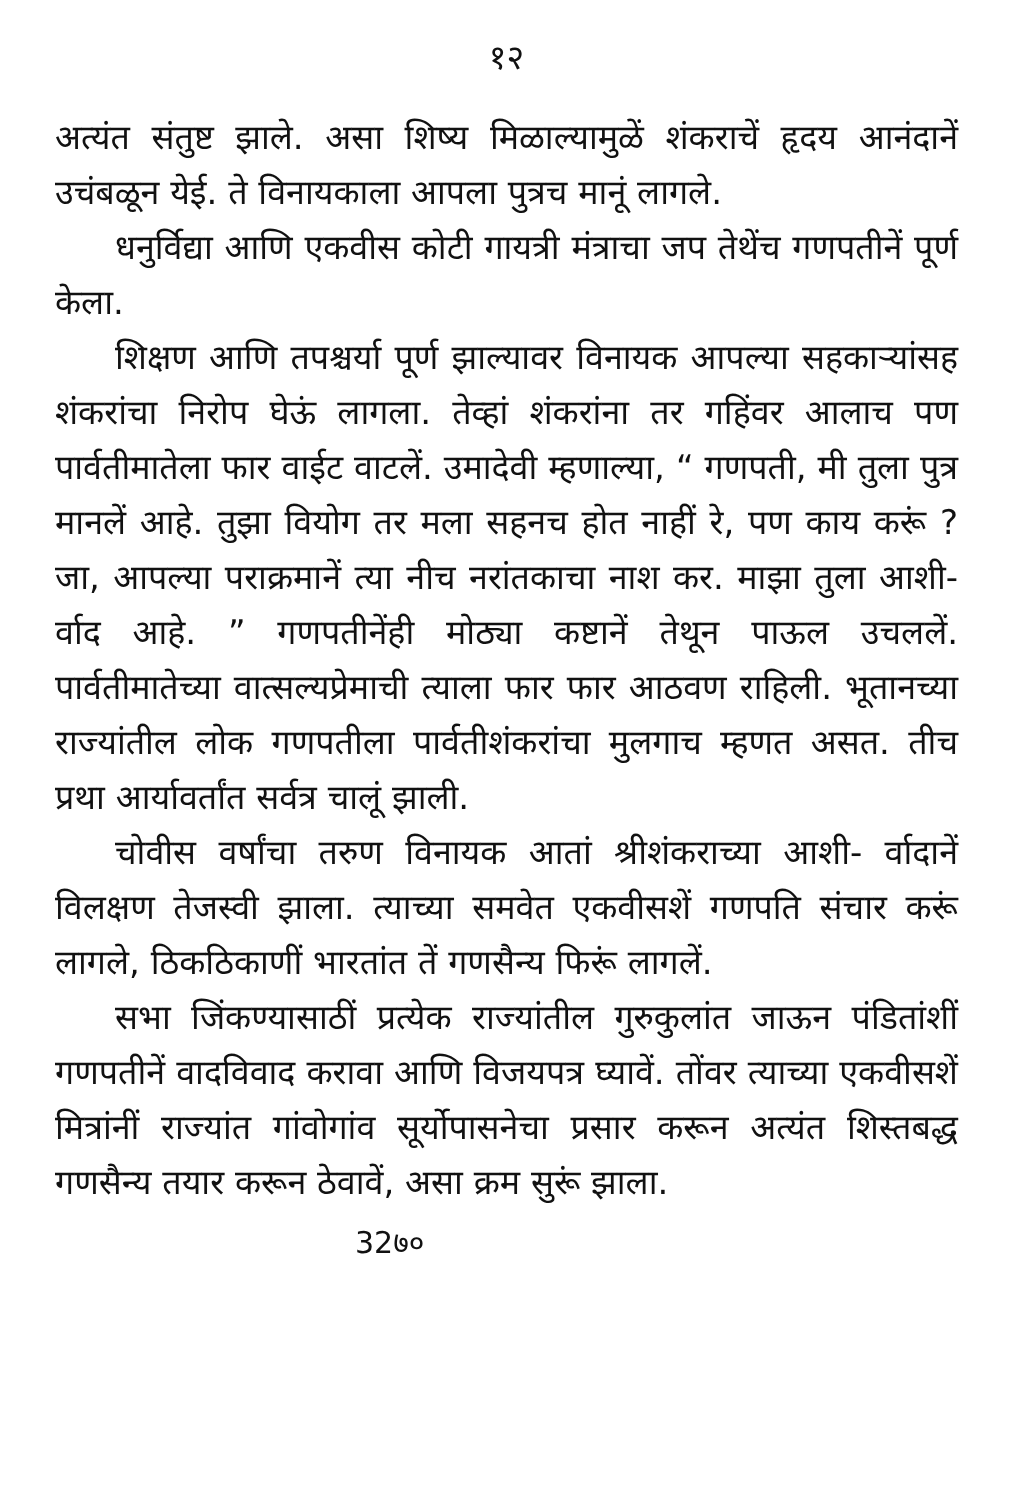१२
अत्यंत संतुष्ट झाले. असा शिष्य मिळाल्यामुळें शंकराचें हृदय आनंदानें उचंबळून येई. ते विनायकाला आपला पुत्रच मानूं लागले.
धनुर्विद्या आणि एकवीस कोटी गायत्री मंत्राचा जप तेथेंच गणपतीनें पूर्ण केला.
शिक्षण आणि तपश्चर्या पूर्ण झाल्यावर विनायक आपल्या सहकाऱ्यांसह शंकरांचा निरोप घेऊं लागला. तेव्हां शंकरांना तर गहिंवर आलाच पण पार्वतीमातेला फार वाईट वाटलें. उमादेवी म्हणाल्या, “ गणपती, मी तुला पुत्र मानलें आहे. तुझा वियोग तर मला सहनच होत नाहीं रे, पण काय करूं ? जा, आपल्या पराक्रमानें त्या नीच नरांतकाचा नाश कर. माझा तुला आशी- र्वाद आहे. ” गणपतीनेंही मोठ्या कष्टानें तेथून पाऊल उचललें. पार्वतीमातेच्या वात्सल्यप्रेमाची त्याला फार फार आठवण राहिली. भूतानच्या राज्यांतील लोक गणपतीला पार्वतीशंकरांचा मुलगाच म्हणत असत. तीच प्रथा आर्यावर्तांत सर्वत्र चालूं झाली.
चोवीस वर्षांचा तरुण विनायक आतां श्रीशंकराच्या आशी- र्वादानें विलक्षण तेजस्वी झाला. त्याच्या समवेत एकवीसशें गणपति संचार करूं लागले, ठिकठिकाणीं भारतांत तें गणसैन्य फिरूं लागलें.
सभा जिंकण्यासाठीं प्रत्येक राज्यांतील गुरुकुलांत जाऊन पंडितांशीं गणपतीनें वादविवाद करावा आणि विजयपत्र घ्यावें. तोंवर त्याच्या एकवीसशें मित्रांनीं राज्यांत गांवोगांव सूर्योपासनेचा प्रसार करून अत्यंत शिस्तबद्ध गणसैन्य तयार करून ठेवावें, असा क्रम सुरूं झाला.
32७०